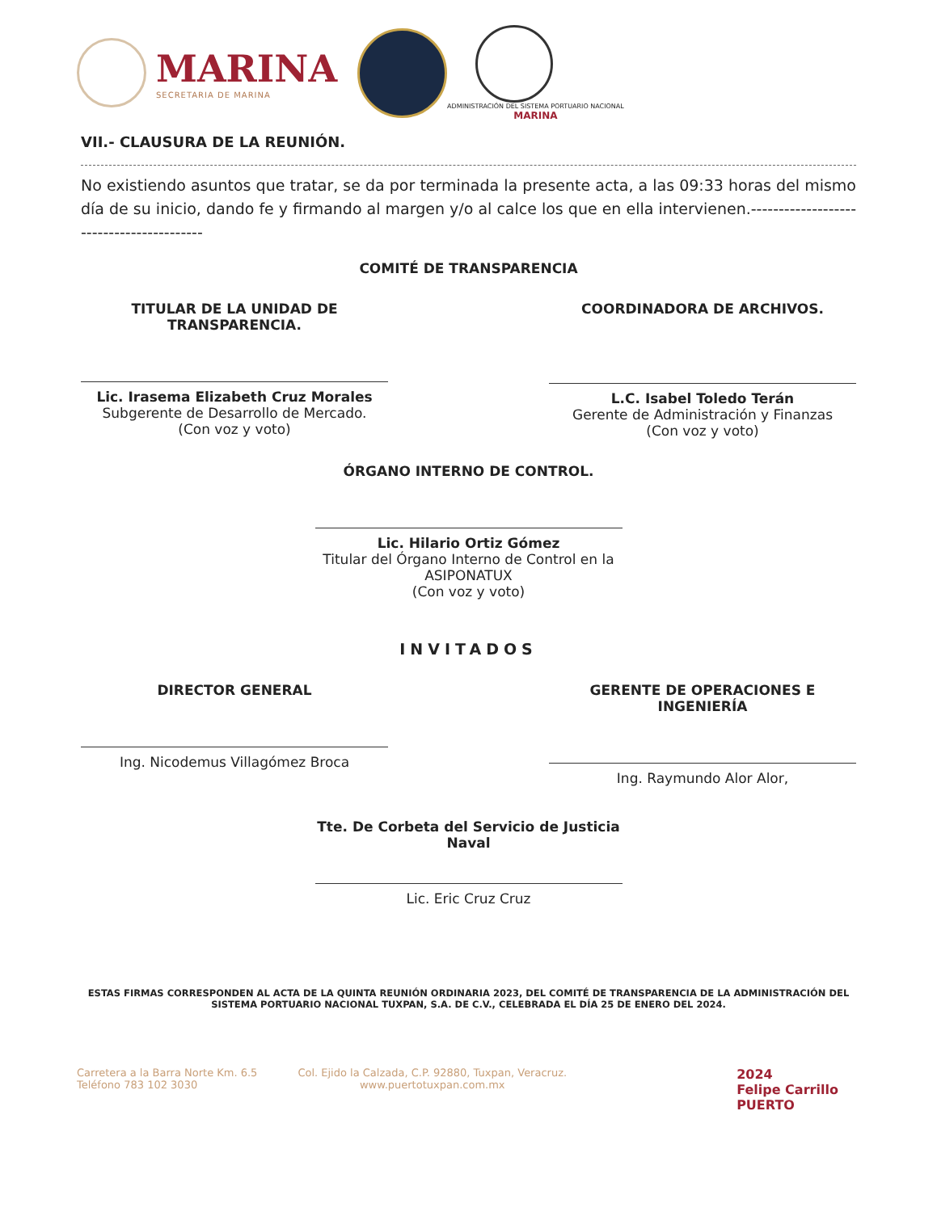MARINA
SECRETARIA DE MARINA
ADMINISTRACIÓN DEL SISTEMA PORTUARIO NACIONAL
MARINA
VII.- CLAUSURA DE LA REUNIÓN.
No existiendo asuntos que tratar, se da por terminada la presente acta, a las 09:33 horas del mismo día de su inicio, dando fe y firmando al margen y/o al calce los que en ella intervienen.-----------------------------------------
COMITÉ DE TRANSPARENCIA
TITULAR DE LA UNIDAD DE TRANSPARENCIA.
Lic. Irasema Elizabeth Cruz Morales
Subgerente de Desarrollo de Mercado.
(Con voz y voto)
COORDINADORA DE ARCHIVOS.
L.C. Isabel Toledo Terán
Gerente de Administración y Finanzas
(Con voz y voto)
ÓRGANO INTERNO DE CONTROL.
Lic. Hilario Ortiz Gómez
Titular del Órgano Interno de Control en la ASIPONATUX
(Con voz y voto)
INVITADOS
DIRECTOR GENERAL
Ing. Nicodemus Villagómez Broca
GERENTE DE OPERACIONES E INGENIERÍA
Ing. Raymundo Alor Alor,
Tte. De Corbeta del Servicio de Justicia Naval
Lic. Eric Cruz Cruz
ESTAS FIRMAS CORRESPONDEN AL ACTA DE LA QUINTA REUNIÓN ORDINARIA 2023, DEL COMITÉ DE TRANSPARENCIA DE LA ADMINISTRACIÓN DEL SISTEMA PORTUARIO NACIONAL TUXPAN, S.A. DE C.V., CELEBRADA EL DÍA 25 DE ENERO DEL 2024.
Carretera a la Barra Norte Km. 6.5
Teléfono 783 102 3030
Col. Ejido la Calzada, C.P. 92880, Tuxpan, Veracruz.
www.puertotuxpan.com.mx
2024
Felipe Carrillo
PUERTO